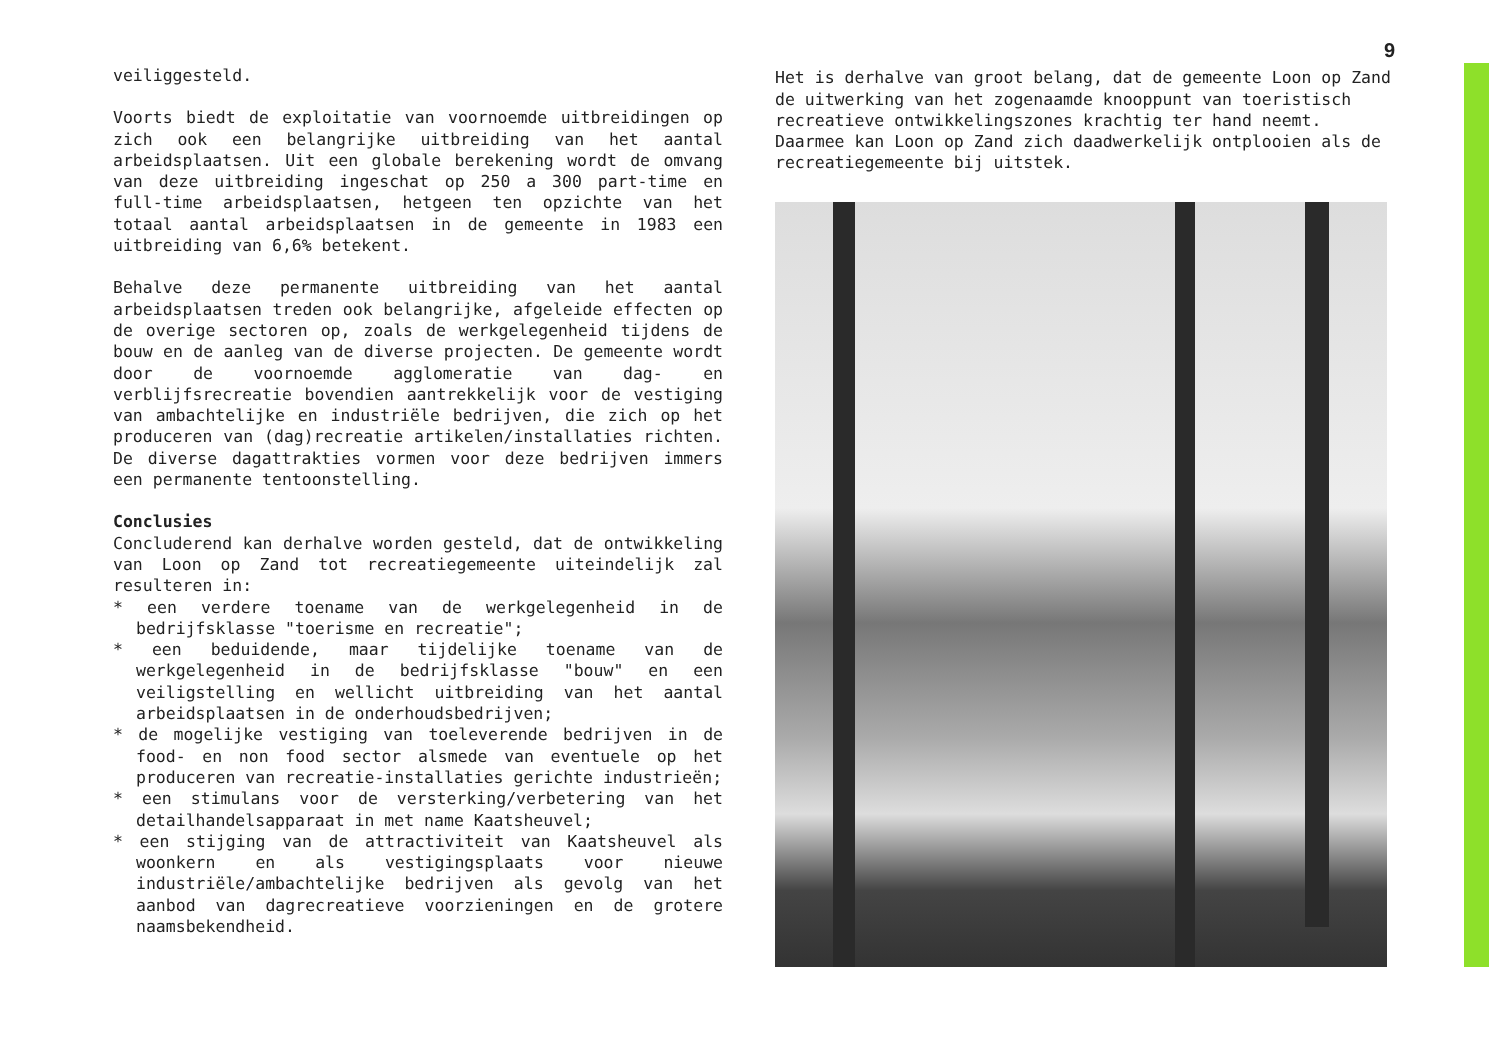veiliggesteld.
Voorts biedt de exploitatie van voornoemde uitbreidingen op zich ook een belangrijke uitbreiding van het aantal arbeidsplaatsen. Uit een globale berekening wordt de omvang van deze uitbreiding ingeschat op 250 a 300 part-time en full-time arbeidsplaatsen, hetgeen ten opzichte van het totaal aantal arbeidsplaatsen in de gemeente in 1983 een uitbreiding van 6,6% betekent.
Behalve deze permanente uitbreiding van het aantal arbeidsplaatsen treden ook belangrijke, afgeleide effecten op de overige sectoren op, zoals de werkgelegenheid tijdens de bouw en de aanleg van de diverse projecten. De gemeente wordt door de voornoemde agglomeratie van dag- en verblijfsrecreatie bovendien aantrekkelijk voor de vestiging van ambachtelijke en industriële bedrijven, die zich op het produceren van (dag)recreatie artikelen/installaties richten. De diverse dagattrakties vormen voor deze bedrijven immers een permanente tentoonstelling.
Conclusies
Concluderend kan derhalve worden gesteld, dat de ontwikkeling van Loon op Zand tot recreatiegemeente uiteindelijk zal resulteren in:
* een verdere toename van de werkgelegenheid in de bedrijfsklasse "toerisme en recreatie";
* een beduidende, maar tijdelijke toename van de werkgelegenheid in de bedrijfsklasse "bouw" en een veiligstelling en wellicht uitbreiding van het aantal arbeidsplaatsen in de onderhoudsbedrijven;
* de mogelijke vestiging van toeleverende bedrijven in de food- en non food sector alsmede van eventuele op het produceren van recreatie-installaties gerichte industrieën;
* een stimulans voor de versterking/verbetering van het detailhandelsapparaat in met name Kaatsheuvel;
* een stijging van de attractiviteit van Kaatsheuvel als woonkern en als vestigingsplaats voor nieuwe industriële/ambachtelijke bedrijven als gevolg van het aanbod van dagrecreatieve voorzieningen en de grotere naamsbekendheid.
9
Het is derhalve van groot belang, dat de gemeente Loon op Zand de uitwerking van het zogenaamde knooppunt van toeristisch recreatieve ontwikkelingszones krachtig ter hand neemt. Daarmee kan Loon op Zand zich daadwerkelijk ontplooien als de recreatiegemeente bij uitstek.